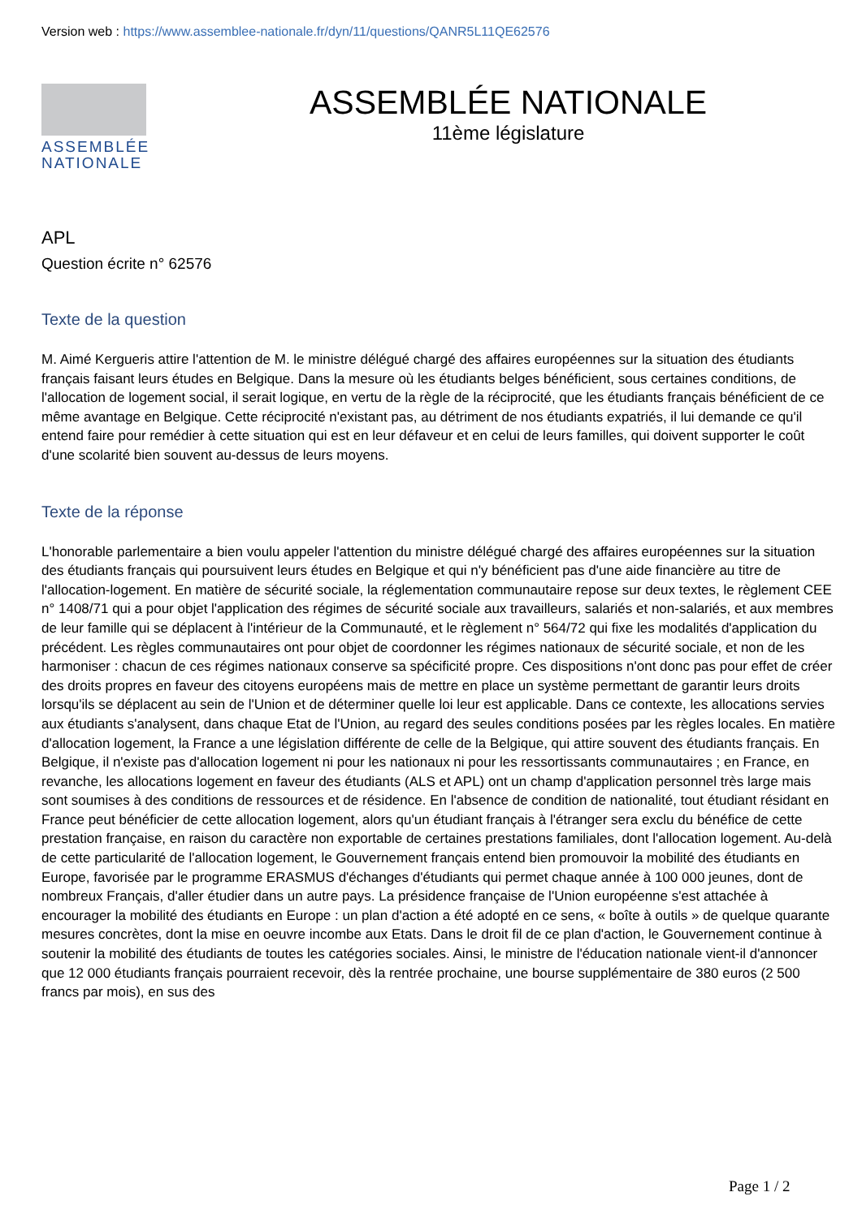Version web : https://www.assemblee-nationale.fr/dyn/11/questions/QANR5L11QE62576
ASSEMBLÉE
NATIONALE
ASSEMBLÉE NATIONALE
11ème législature
APL
Question écrite n° 62576
Texte de la question
M. Aimé Kergueris attire l'attention de M. le ministre délégué chargé des affaires européennes sur la situation des étudiants français faisant leurs études en Belgique. Dans la mesure où les étudiants belges bénéficient, sous certaines conditions, de l'allocation de logement social, il serait logique, en vertu de la règle de la réciprocité, que les étudiants français bénéficient de ce même avantage en Belgique. Cette réciprocité n'existant pas, au détriment de nos étudiants expatriés, il lui demande ce qu'il entend faire pour remédier à cette situation qui est en leur défaveur et en celui de leurs familles, qui doivent supporter le coût d'une scolarité bien souvent au-dessus de leurs moyens.
Texte de la réponse
L'honorable parlementaire a bien voulu appeler l'attention du ministre délégué chargé des affaires européennes sur la situation des étudiants français qui poursuivent leurs études en Belgique et qui n'y bénéficient pas d'une aide financière au titre de l'allocation-logement. En matière de sécurité sociale, la réglementation communautaire repose sur deux textes, le règlement CEE n° 1408/71 qui a pour objet l'application des régimes de sécurité sociale aux travailleurs, salariés et non-salariés, et aux membres de leur famille qui se déplacent à l'intérieur de la Communauté, et le règlement n° 564/72 qui fixe les modalités d'application du précédent. Les règles communautaires ont pour objet de coordonner les régimes nationaux de sécurité sociale, et non de les harmoniser : chacun de ces régimes nationaux conserve sa spécificité propre. Ces dispositions n'ont donc pas pour effet de créer des droits propres en faveur des citoyens européens mais de mettre en place un système permettant de garantir leurs droits lorsqu'ils se déplacent au sein de l'Union et de déterminer quelle loi leur est applicable. Dans ce contexte, les allocations servies aux étudiants s'analysent, dans chaque Etat de l'Union, au regard des seules conditions posées par les règles locales. En matière d'allocation logement, la France a une législation différente de celle de la Belgique, qui attire souvent des étudiants français. En Belgique, il n'existe pas d'allocation logement ni pour les nationaux ni pour les ressortissants communautaires ; en France, en revanche, les allocations logement en faveur des étudiants (ALS et APL) ont un champ d'application personnel très large mais sont soumises à des conditions de ressources et de résidence. En l'absence de condition de nationalité, tout étudiant résidant en France peut bénéficier de cette allocation logement, alors qu'un étudiant français à l'étranger sera exclu du bénéfice de cette prestation française, en raison du caractère non exportable de certaines prestations familiales, dont l'allocation logement. Au-delà de cette particularité de l'allocation logement, le Gouvernement français entend bien promouvoir la mobilité des étudiants en Europe, favorisée par le programme ERASMUS d'échanges d'étudiants qui permet chaque année à 100 000 jeunes, dont de nombreux Français, d'aller étudier dans un autre pays. La présidence française de l'Union européenne s'est attachée à encourager la mobilité des étudiants en Europe : un plan d'action a été adopté en ce sens, « boîte à outils » de quelque quarante mesures concrètes, dont la mise en oeuvre incombe aux Etats. Dans le droit fil de ce plan d'action, le Gouvernement continue à soutenir la mobilité des étudiants de toutes les catégories sociales. Ainsi, le ministre de l'éducation nationale vient-il d'annoncer que 12 000 étudiants français pourraient recevoir, dès la rentrée prochaine, une bourse supplémentaire de 380 euros (2 500 francs par mois), en sus des
Page 1 / 2